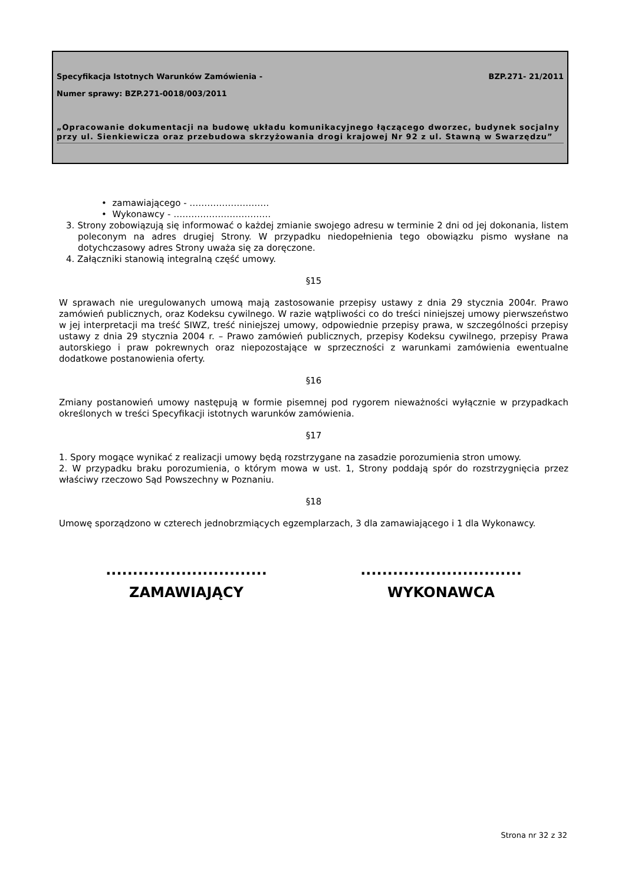Specyfikacja Istotnych Warunków Zamówienia - BZP.271- 21/2011
Numer sprawy: BZP.271-0018/003/2011
„Opracowanie dokumentacji na budowę układu komunikacyjnego łączącego dworzec, budynek socjalny przy ul. Sienkiewicza oraz przebudowa skrzyżowania drogi krajowej Nr 92 z ul. Stawną w Swarzędzu”
• zamawiającego - ………………………
• Wykonawcy - ……………………………
3. Strony zobowiązują się informować o każdej zmianie swojego adresu w terminie 2 dni od jej dokonania, listem poleconym na adres drugiej Strony. W przypadku niedopełnienia tego obowiązku pismo wysłane na dotychczasowy adres Strony uważa się za doręczone.
4. Załączniki stanowią integralną część umowy.
§15
W sprawach nie uregulowanych umową mają zastosowanie przepisy ustawy z dnia 29 stycznia 2004r. Prawo zamówień publicznych, oraz Kodeksu cywilnego. W razie wątpliwości co do treści niniejszej umowy pierwszeństwo w jej interpretacji ma treść SIWZ, treść niniejszej umowy, odpowiednie przepisy prawa, w szczególności przepisy ustawy z dnia 29 stycznia 2004 r. – Prawo zamówień publicznych, przepisy Kodeksu cywilnego, przepisy Prawa autorskiego i praw pokrewnych oraz niepozostające w sprzeczności z warunkami zamówienia ewentualne dodatkowe postanowienia oferty.
§16
Zmiany postanowień umowy następują w formie pisemnej pod rygorem nieważności wyłącznie w przypadkach określonych w treści Specyfikacji istotnych warunków zamówienia.
§17
1. Spory mogące wynikać z realizacji umowy będą rozstrzygane na zasadzie porozumienia stron umowy.
2. W przypadku braku porozumienia, o którym mowa w ust. 1, Strony poddają spór do rozstrzygnięcia przez właściwy rzeczowo Sąd Powszechny w Poznaniu.
§18
Umowę sporządzono w czterech jednobrzmiących egzemplarzach, 3 dla zamawiającego i 1 dla Wykonawcy.
..............................
ZAMAWIAJĄCY
..............................
WYKONAWCA
Strona nr 32 z 32